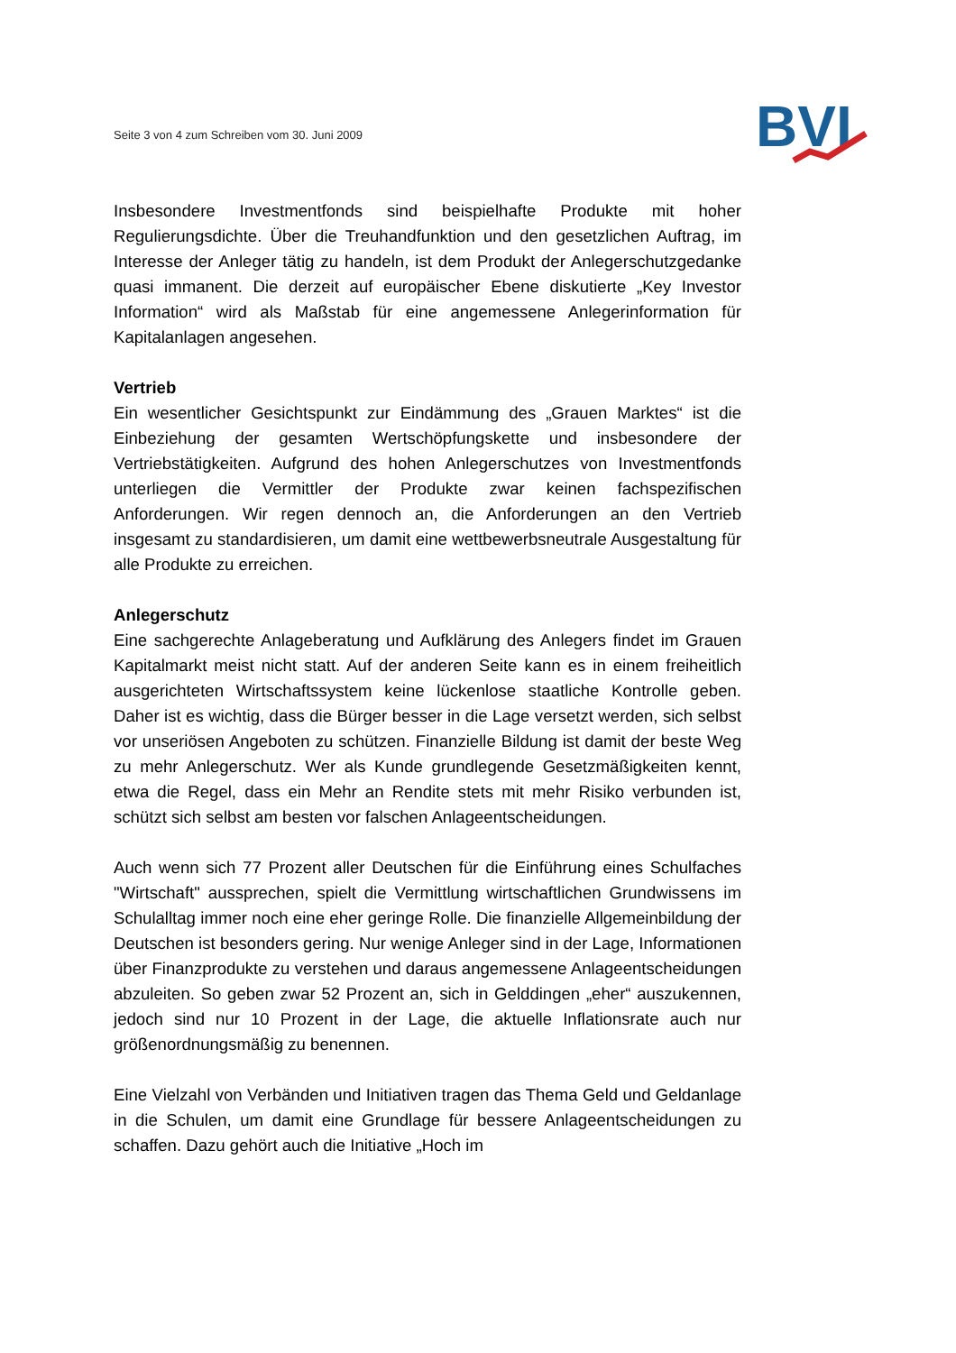Seite 3 von 4 zum Schreiben vom 30. Juni 2009
BVI
Insbesondere Investmentfonds sind beispielhafte Produkte mit hoher Regulierungsdichte. Über die Treuhandfunktion und den gesetzlichen Auftrag, im Interesse der Anleger tätig zu handeln, ist dem Produkt der Anlegerschutzgedanke quasi immanent. Die derzeit auf europäischer Ebene diskutierte „Key Investor Information“ wird als Maßstab für eine angemessene Anlegerinformation für Kapitalanlagen angesehen.
Vertrieb
Ein wesentlicher Gesichtspunkt zur Eindämmung des „Grauen Marktes“ ist die Einbeziehung der gesamten Wertschöpfungskette und insbesondere der Vertriebstätigkeiten. Aufgrund des hohen Anlegerschutzes von Investmentfonds unterliegen die Vermittler der Produkte zwar keinen fachspezifischen Anforderungen. Wir regen dennoch an, die Anforderungen an den Vertrieb insgesamt zu standardisieren, um damit eine wettbewerbsneutrale Ausgestaltung für alle Produkte zu erreichen.
Anlegerschutz
Eine sachgerechte Anlageberatung und Aufklärung des Anlegers findet im Grauen Kapitalmarkt meist nicht statt. Auf der anderen Seite kann es in einem freiheitlich ausgerichteten Wirtschaftssystem keine lückenlose staatliche Kontrolle geben. Daher ist es wichtig, dass die Bürger besser in die Lage versetzt werden, sich selbst vor unseriösen Angeboten zu schützen. Finanzielle Bildung ist damit der beste Weg zu mehr Anlegerschutz. Wer als Kunde grundlegende Gesetzmäßigkeiten kennt, etwa die Regel, dass ein Mehr an Rendite stets mit mehr Risiko verbunden ist, schützt sich selbst am besten vor falschen Anlageentscheidungen.
Auch wenn sich 77 Prozent aller Deutschen für die Einführung eines Schulfaches "Wirtschaft" aussprechen, spielt die Vermittlung wirtschaftlichen Grundwissens im Schulalltag immer noch eine eher geringe Rolle. Die finanzielle Allgemeinbildung der Deutschen ist besonders gering. Nur wenige Anleger sind in der Lage, Informationen über Finanzprodukte zu verstehen und daraus angemessene Anlageentscheidungen abzuleiten. So geben zwar 52 Prozent an, sich in Gelddingen „eher“ auszukennen, jedoch sind nur 10 Prozent in der Lage, die aktuelle Inflationsrate auch nur größenordnungsmäßig zu benennen.
Eine Vielzahl von Verbänden und Initiativen tragen das Thema Geld und Geldanlage in die Schulen, um damit eine Grundlage für bessere Anlageentscheidungen zu schaffen. Dazu gehört auch die Initiative „Hoch im